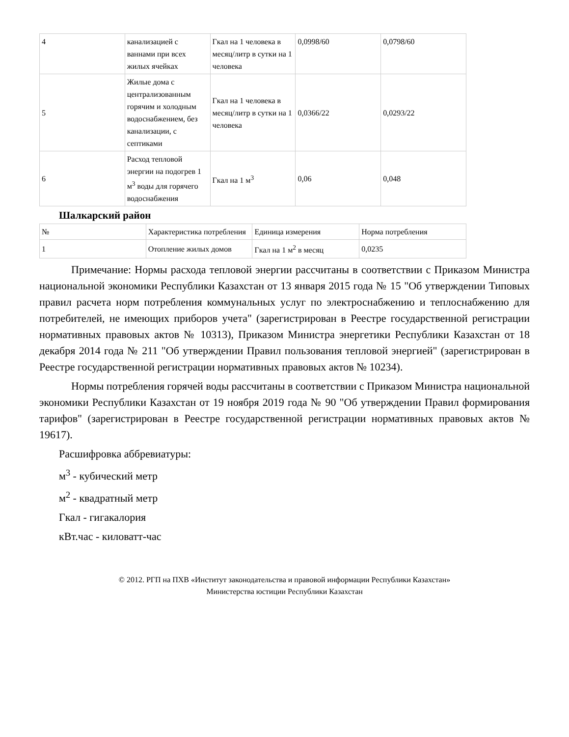| 4 | канализацией с ваннами при всех жилых ячейках | Гкал на 1 человека в месяц/литр в сутки на 1 человека | 0,0998/60 | 0,0798/60 |
| 5 | Жилые дома с централизованным горячим и холодным водоснабжением, без канализации, с септиками | Гкал на 1 человека в месяц/литр в сутки на 1 человека | 0,0366/22 | 0,0293/22 |
| 6 | Расход тепловой энергии на подогрев 1 м<sup>3</sup> воды для горячего водоснабжения | Гкал на 1 м<sup>3</sup> | 0,06 | 0,048 |
Шалкарский район
| № | Характеристика потребления | Единица измерения | Норма потребления |
| 1 | Отопление жилых домов | Гкал на 1 м<sup>2</sup> в месяц | 0,0235 |
Примечание: Нормы расхода тепловой энергии рассчитаны в соответствии с Приказом Министра национальной экономики Республики Казахстан от 13 января 2015 года № 15 "Об утверждении Типовых правил расчета норм потребления коммунальных услуг по электроснабжению и теплоснабжению для потребителей, не имеющих приборов учета" (зарегистрирован в Реестре государственной регистрации нормативных правовых актов № 10313), Приказом Министра энергетики Республики Казахстан от 18 декабря 2014 года № 211 "Об утверждении Правил пользования тепловой энергией" (зарегистрирован в Реестре государственной регистрации нормативных правовых актов № 10234).
Нормы потребления горячей воды рассчитаны в соответствии с Приказом Министра национальной экономики Республики Казахстан от 19 ноября 2019 года № 90 "Об утверждении Правил формирования тарифов" (зарегистрирован в Реестре государственной регистрации нормативных правовых актов № 19617).
Расшифровка аббревиатуры:
м<sup>3</sup> - кубический метр
м<sup>2</sup> - квадратный метр
Гкал - гигакалория
кВт.час - киловатт-час
© 2012. РГП на ПХВ «Институт законодательства и правовой информации Республики Казахстан»
Министерства юстиции Республики Казахстан